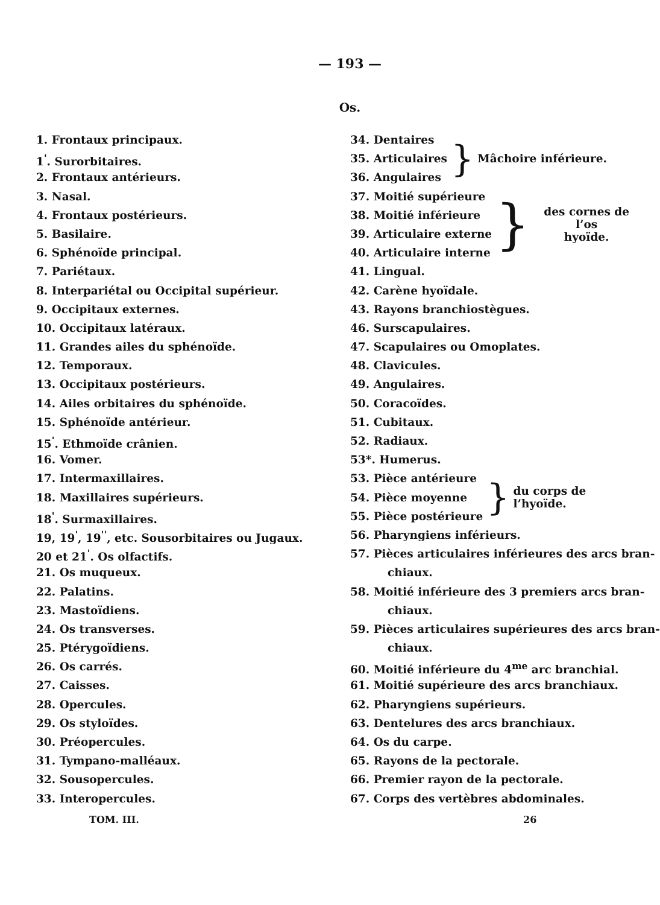— 193 —
Os.
1. Frontaux principaux.
1<sup>'</sup>. Surorbitaires.
2. Frontaux antérieurs.
3. Nasal.
4. Frontaux postérieurs.
5. Basilaire.
6. Sphénoïde principal.
7. Pariétaux.
8. Interpariétal ou Occipital supérieur.
9. Occipitaux externes.
10. Occipitaux latéraux.
11. Grandes ailes du sphénoïde.
12. Temporaux.
13. Occipitaux postérieurs.
14. Ailes orbitaires du sphénoïde.
15. Sphénoïde antérieur.
15<sup>'</sup>. Ethmoïde crânien.
16. Vomer.
17. Intermaxillaires.
18. Maxillaires supérieurs.
18<sup>'</sup>. Surmaxillaires.
19, 19<sup>'</sup>, 19<sup>''</sup>, etc. Sousorbitaires ou Jugaux.
20 et 21<sup>'</sup>. Os olfactifs.
21. Os muqueux.
22. Palatins.
23. Mastoïdiens.
24. Os transverses.
25. Ptérygoïdiens.
26. Os carrés.
27. Caisses.
28. Opercules.
29. Os styloïdes.
30. Préopercules.
31. Tympano-malléaux.
32. Sousopercules.
33. Interopercules.
34. Dentaires
35. Articulaires
36. Angulaires
} Mâchoire inférieure.
37. Moitié supérieure
38. Moitié inférieure
39. Articulaire externe
40. Articulaire interne
} des cornes de l’os
hyoïde.
41. Lingual.
42. Carène hyoïdale.
43. Rayons branchiostègues.
46. Surscapulaires.
47. Scapulaires ou Omoplates.
48. Clavicules.
49. Angulaires.
50. Coracoïdes.
51. Cubitaux.
52. Radiaux.
53*. Humerus.
53. Pièce antérieure
54. Pièce moyenne
55. Pièce postérieure
} du corps de l’hyoïde.
56. Pharyngiens inférieurs.
57. Pièces articulaires inférieures des arcs bran-
chiaux.
58. Moitié inférieure des 3 premiers arcs bran-
chiaux.
59. Pièces articulaires supérieures des arcs bran-
chiaux.
60. Moitié inférieure du 4<sup>me</sup> arc branchial.
61. Moitié supérieure des arcs branchiaux.
62. Pharyngiens supérieurs.
63. Dentelures des arcs branchiaux.
64. Os du carpe.
65. Rayons de la pectorale.
66. Premier rayon de la pectorale.
67. Corps des vertèbres abdominales.
TOM. III. 26